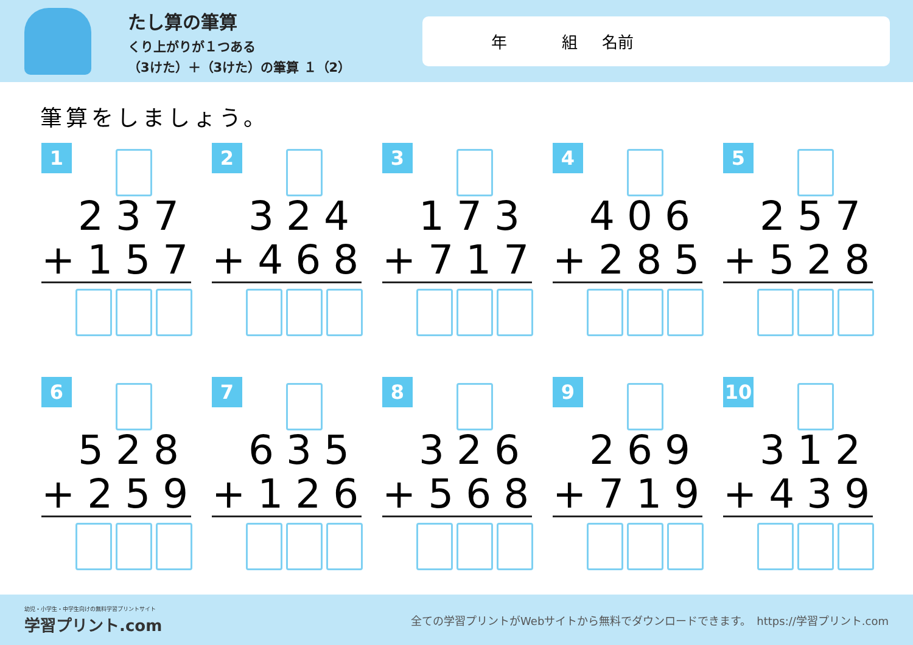たし算の筆算
くり上がりが１つある
（3けた）＋（3けた）の筆算 １（2）
年 組 名前
筆算をしましょう。
1
237
+157
2
324
+468
3
173
+717
4
406
+285
5
257
+528
6
528
+259
7
635
+126
8
326
+568
9
269
+719
10
312
+439
幼児・小学生・中学生向けの無料学習プリントサイト
学習プリント.com
全ての学習プリントがWebサイトから無料でダウンロードできます。　https://学習プリント.com